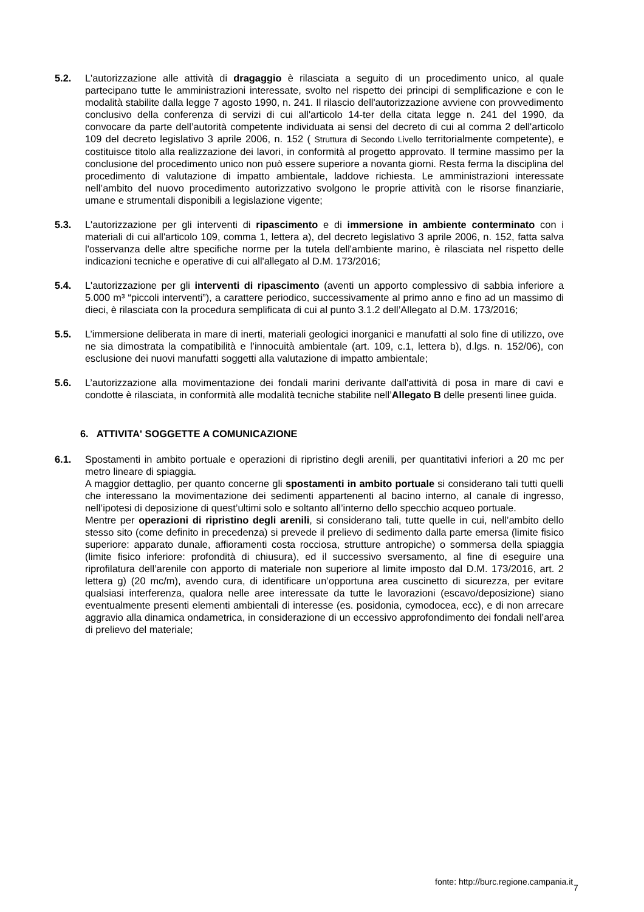5.2. L'autorizzazione alle attività di dragaggio è rilasciata a seguito di un procedimento unico, al quale partecipano tutte le amministrazioni interessate, svolto nel rispetto dei principi di semplificazione e con le modalità stabilite dalla legge 7 agosto 1990, n. 241. Il rilascio dell'autorizzazione avviene con provvedimento conclusivo della conferenza di servizi di cui all'articolo 14-ter della citata legge n. 241 del 1990, da convocare da parte dell’autorità competente individuata ai sensi del decreto di cui al comma 2 dell'articolo 109 del decreto legislativo 3 aprile 2006, n. 152 ( Struttura di Secondo Livello territorialmente competente), e costituisce titolo alla realizzazione dei lavori, in conformità al progetto approvato. Il termine massimo per la conclusione del procedimento unico non può essere superiore a novanta giorni. Resta ferma la disciplina del procedimento di valutazione di impatto ambientale, laddove richiesta. Le amministrazioni interessate nell’ambito del nuovo procedimento autorizzativo svolgono le proprie attività con le risorse finanziarie, umane e strumentali disponibili a legislazione vigente;
5.3. L'autorizzazione per gli interventi di ripascimento e di immersione in ambiente conterminato con i materiali di cui all'articolo 109, comma 1, lettera a), del decreto legislativo 3 aprile 2006, n. 152, fatta salva l'osservanza delle altre specifiche norme per la tutela dell'ambiente marino, è rilasciata nel rispetto delle indicazioni tecniche e operative di cui all'allegato al D.M. 173/2016;
5.4. L'autorizzazione per gli interventi di ripascimento (aventi un apporto complessivo di sabbia inferiore a 5.000 m³ “piccoli interventi”), a carattere periodico, successivamente al primo anno e fino ad un massimo di dieci, è rilasciata con la procedura semplificata di cui al punto 3.1.2 dell’Allegato al D.M. 173/2016;
5.5. L’immersione deliberata in mare di inerti, materiali geologici inorganici e manufatti al solo fine di utilizzo, ove ne sia dimostrata la compatibilità e l’innocuità ambientale (art. 109, c.1, lettera b), d.lgs. n. 152/06), con esclusione dei nuovi manufatti soggetti alla valutazione di impatto ambientale;
5.6. L’autorizzazione alla movimentazione dei fondali marini derivante dall'attività di posa in mare di cavi e condotte è rilasciata, in conformità alle modalità tecniche stabilite nell’Allegato B delle presenti linee guida.
6. ATTIVITA' SOGGETTE A COMUNICAZIONE
6.1. Spostamenti in ambito portuale e operazioni di ripristino degli arenili, per quantitativi inferiori a 20 mc per metro lineare di spiaggia.
A maggior dettaglio, per quanto concerne gli spostamenti in ambito portuale si considerano tali tutti quelli che interessano la movimentazione dei sedimenti appartenenti al bacino interno, al canale di ingresso, nell’ipotesi di deposizione di quest’ultimi solo e soltanto all’interno dello specchio acqueo portuale.
Mentre per operazioni di ripristino degli arenili, si considerano tali, tutte quelle in cui, nell’ambito dello stesso sito (come definito in precedenza) si prevede il prelievo di sedimento dalla parte emersa (limite fisico superiore: apparato dunale, affioramenti costa rocciosa, strutture antropiche) o sommersa della spiaggia (limite fisico inferiore: profondità di chiusura), ed il successivo sversamento, al fine di eseguire una riprofilatura dell’arenile con apporto di materiale non superiore al limite imposto dal D.M. 173/2016, art. 2 lettera g) (20 mc/m), avendo cura, di identificare un’opportuna area cuscinetto di sicurezza, per evitare qualsiasi interferenza, qualora nelle aree interessate da tutte le lavorazioni (escavo/deposizione) siano eventualmente presenti elementi ambientali di interesse (es. posidonia, cymodocea, ecc), e di non arrecare aggravio alla dinamica ondametrica, in considerazione di un eccessivo approfondimento dei fondali nell’area di prelievo del materiale;
fonte: http://burc.regione.campania.it
7